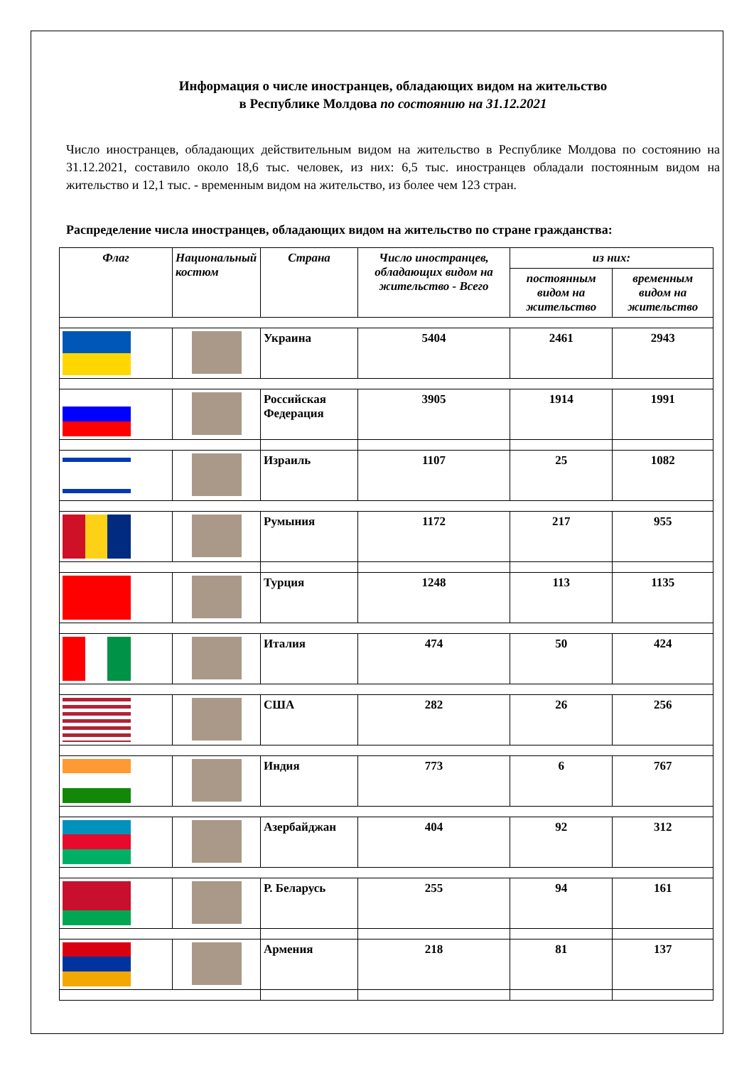Информация о числе иностранцев, обладающих видом на жительство
в Республике Молдова по состоянию на 31.12.2021
Число иностранцев, обладающих действительным видом на жительство в Республике Молдова по состоянию на 31.12.2021, составило около 18,6 тыс. человек, из них: 6,5 тыс. иностранцев обладали постоянным видом на жительство и 12,1 тыс. - временным видом на жительство, из более чем 123 стран.
Распределение числа иностранцев, обладающих видом на жительство по стране гражданства:
| Флаг | Национальный костюм | Страна | Число иностранцев, обладающих видом на жительство - Всего | из них: | |
| --- | --- | --- | --- | --- | --- |
| | | | | постоянным видом на жительство | временным видом на жительство |
| | | Украина | 5404 | 2461 | 2943 |
| | | Российская Федерация | 3905 | 1914 | 1991 |
| | | Израиль | 1107 | 25 | 1082 |
| | | Румыния | 1172 | 217 | 955 |
| | | Турция | 1248 | 113 | 1135 |
| | | Италия | 474 | 50 | 424 |
| | | США | 282 | 26 | 256 |
| | | Индия | 773 | 6 | 767 |
| | | Азербайджан | 404 | 92 | 312 |
| | | Р. Беларусь | 255 | 94 | 161 |
| | | Армения | 218 | 81 | 137 |